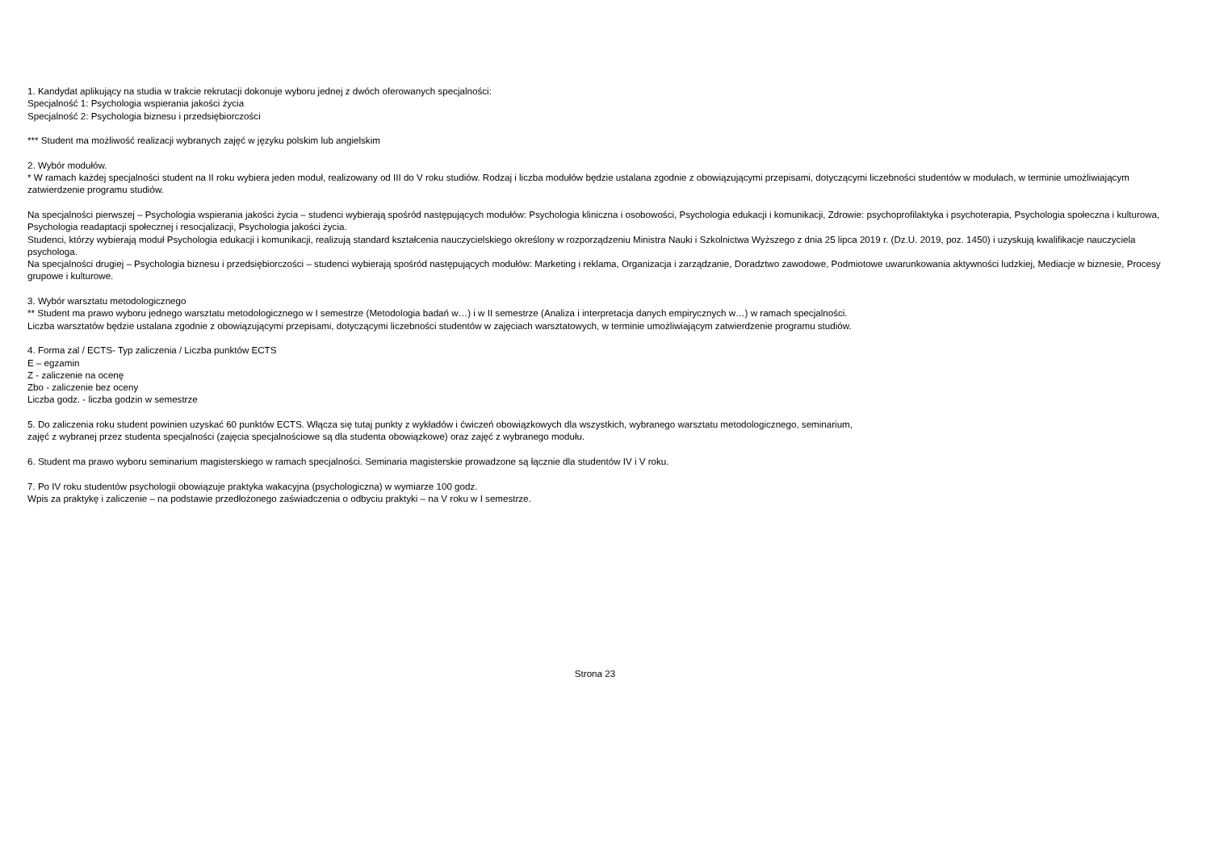1. Kandydat aplikujący na studia w trakcie rekrutacji dokonuje wyboru jednej z dwóch oferowanych specjalności:
Specjalność 1: Psychologia wspierania jakości życia
Specjalność 2: Psychologia biznesu i przedsiębiorczości
*** Student ma możliwość realizacji wybranych zajęć w języku polskim lub angielskim
2. Wybór modułów.
* W ramach każdej specjalności student na II roku wybiera jeden moduł, realizowany od III do V roku studiów. Rodzaj i liczba modułów będzie ustalana zgodnie z obowiązującymi przepisami, dotyczącymi liczebności studentów w modułach, w terminie umożliwiającym zatwierdzenie programu studiów.
Na specjalności pierwszej – Psychologia wspierania jakości życia – studenci wybierają spośród następujących modułów: Psychologia kliniczna i osobowości, Psychologia edukacji i komunikacji, Zdrowie: psychoprofilaktyka i psychoterapia, Psychologia społeczna i kulturowa, Psychologia readaptacji społecznej i resocjalizacji, Psychologia jakości życia.
Studenci, którzy wybierają moduł Psychologia edukacji i komunikacji, realizują standard kształcenia nauczycielskiego określony w rozporządzeniu Ministra Nauki i Szkolnictwa Wyższego z dnia 25 lipca 2019 r. (Dz.U. 2019, poz. 1450) i uzyskują kwalifikacje nauczyciela psychologa.
Na specjalności drugiej – Psychologia biznesu i przedsiębiorczości – studenci wybierają spośród następujących modułów: Marketing i reklama, Organizacja i zarządzanie, Doradztwo zawodowe, Podmiotowe uwarunkowania aktywności ludzkiej, Mediacje w biznesie, Procesy grupowe i kulturowe.
3. Wybór warsztatu metodologicznego
** Student ma prawo wyboru jednego warsztatu metodologicznego w I semestrze (Metodologia badań w…) i w II semestrze (Analiza i interpretacja danych empirycznych w…) w ramach specjalności.
Liczba warsztatów będzie ustalana zgodnie z obowiązującymi przepisami, dotyczącymi liczebności studentów w zajęciach warsztatowych, w terminie umożliwiającym zatwierdzenie programu studiów.
4. Forma zal / ECTS- Typ zaliczenia / Liczba punktów ECTS
E – egzamin
Z - zaliczenie na ocenę
Zbo - zaliczenie bez oceny
Liczba godz. - liczba godzin w semestrze
5. Do zaliczenia roku student powinien uzyskać 60 punktów ECTS. Włącza się tutaj punkty z wykładów i ćwiczeń obowiązkowych dla wszystkich, wybranego warsztatu metodologicznego, seminarium,
zajęć z wybranej przez studenta specjalności (zajęcia specjalnościowe są dla studenta obowiązkowe) oraz zajęć z wybranego modułu.
6. Student ma prawo wyboru seminarium magisterskiego w ramach specjalności. Seminaria magisterskie prowadzone są łącznie dla studentów IV i V roku.
7. Po IV roku studentów psychologii obowiązuje praktyka wakacyjna (psychologiczna) w wymiarze 100 godz.
Wpis za praktykę i zaliczenie – na podstawie przedłożonego zaświadczenia o odbyciu praktyki – na V roku w I semestrze.
Strona 23